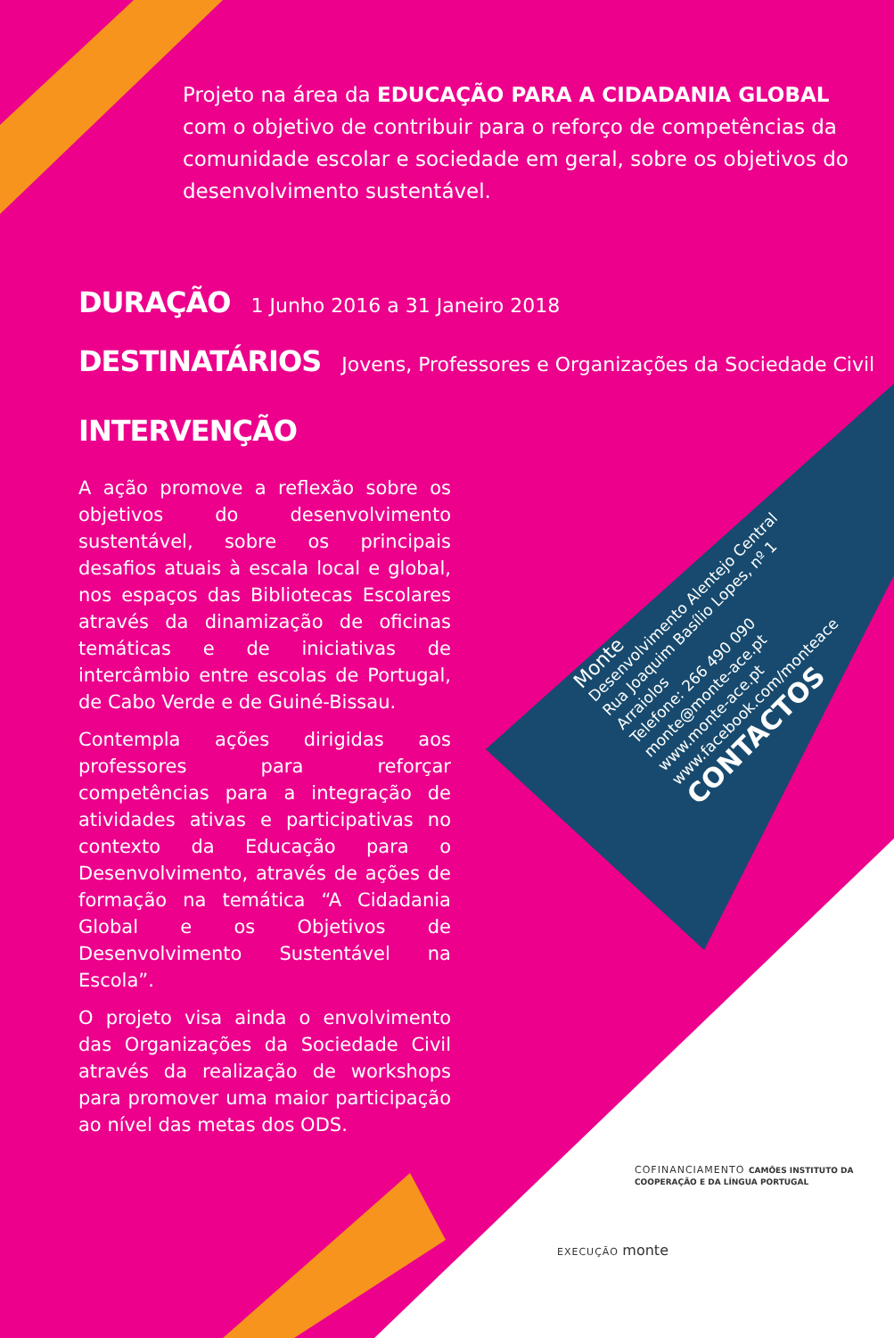Projeto na área da EDUCAÇÃO PARA A CIDADANIA GLOBAL com o objetivo de contribuir para o reforço de competências da comunidade escolar e sociedade em geral, sobre os objetivos do desenvolvimento sustentável.
DURAÇÃO 1 Junho 2016 a 31 Janeiro 2018
DESTINATÁRIOS Jovens, Professores e Organizações da Sociedade Civil
INTERVENÇÃO
A ação promove a reflexão sobre os objetivos do desenvolvimento sustentável, sobre os principais desafios atuais à escala local e global, nos espaços das Bibliotecas Escolares através da dinamização de oficinas temáticas e de iniciativas de intercâmbio entre escolas de Portugal, de Cabo Verde e de Guiné-Bissau.
Contempla ações dirigidas aos professores para reforçar competências para a integração de atividades ativas e participativas no contexto da Educação para o Desenvolvimento, através de ações de formação na temática “A Cidadania Global e os Objetivos de Desenvolvimento Sustentável na Escola”.
O projeto visa ainda o envolvimento das Organizações da Sociedade Civil através da realização de workshops para promover uma maior participação ao nível das metas dos ODS.
Monte
Desenvolvimento Alentejo Central
Rua Joaquim Basílio Lopes, nº 1
Arraiolos
Telefone: 266 490 090
monte@monte-ace.pt
www.monte-ace.pt
www.facebook.com/monteace
CONTACTOS
COFINANCIAMENTO CAMÕES INSTITUTO DA COOPERAÇÃO E DA LÍNGUA PORTUGAL
EXECUÇÃO monte